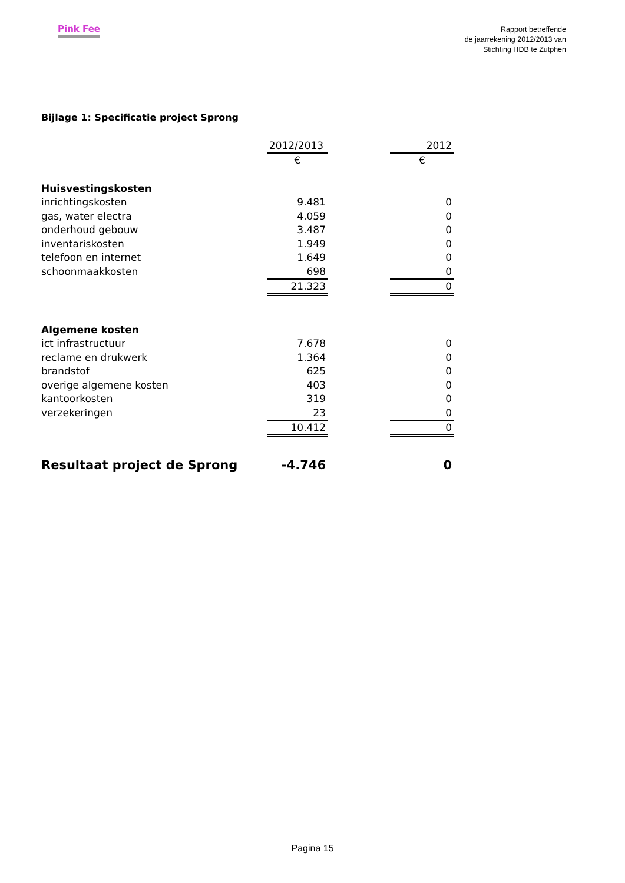Pink Fee
Rapport betreffende
de jaarrekening 2012/2013 van
Stichting HDB te Zutphen
Bijlage 1: Specificatie project Sprong
| | 2012/2013 | | 2012 |
| | € | | € |
| Huisvestingskosten | | | |
| inrichtingskosten | 9.481 | | 0 |
| gas, water electra | 4.059 | | 0 |
| onderhoud gebouw | 3.487 | | 0 |
| inventariskosten | 1.949 | | 0 |
| telefoon en internet | 1.649 | | 0 |
| schoonmaakkosten | 698 | | 0 |
| | 21.323 | | 0 |
| Algemene kosten | | | |
| ict infrastructuur | 7.678 | | 0 |
| reclame en drukwerk | 1.364 | | 0 |
| brandstof | 625 | | 0 |
| overige algemene kosten | 403 | | 0 |
| kantoorkosten | 319 | | 0 |
| verzekeringen | 23 | | 0 |
| | 10.412 | | 0 |
| Resultaat project de Sprong | -4.746 | | 0 |
Pagina 15